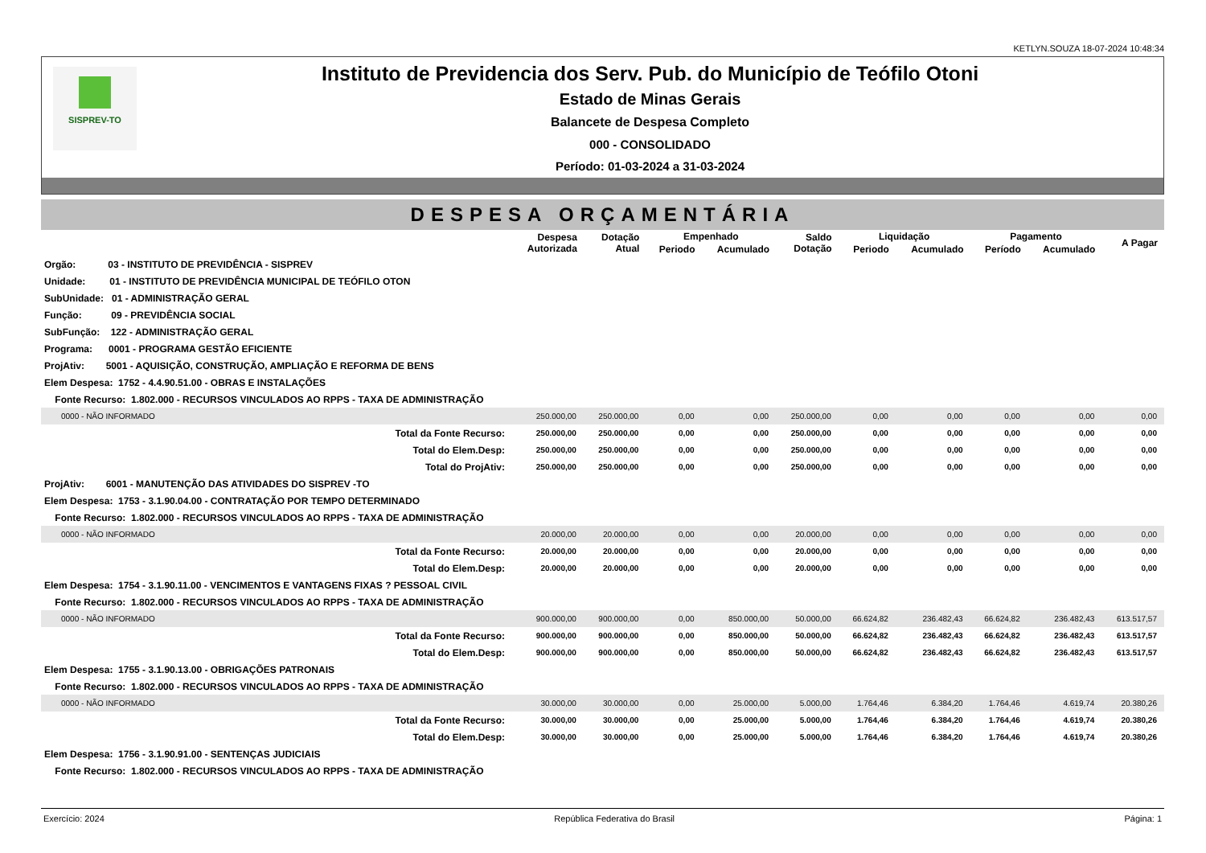KETLYN.SOUZA 18-07-2024 10:48:34
SISPREV-TO
Instituto de Previdencia dos Serv. Pub. do Município de Teófilo Otoni
Estado de Minas Gerais
Balancete de Despesa Completo
000 - CONSOLIDADO
Período: 01-03-2024 a 31-03-2024
DESPESA ORÇAMENTÁRIA
| | Despesa Autorizada | Dotação Atual | Empenhado | | Saldo Dotação | Liquidação | | Pagamento | | A Pagar |
| --- | --- | --- | --- | --- | --- | --- | --- | --- | --- | --- |
| | | | Periodo | Acumulado | | Periodo | Acumulado | Período | Acumulado | |
| Orgão: 03 - INSTITUTO DE PREVIDÊNCIA - SISPREV | | | | | | | | | | |
| Unidade: 01 - INSTITUTO DE PREVIDÊNCIA MUNICIPAL DE TEÓFILO OTON | | | | | | | | | | |
| SubUnidade: 01 - ADMINISTRAÇÃO GERAL | | | | | | | | | | |
| Função: 09 - PREVIDÊNCIA SOCIAL | | | | | | | | | | |
| SubFunção: 122 - ADMINISTRAÇÃO GERAL | | | | | | | | | | |
| Programa: 0001 - PROGRAMA GESTÃO EFICIENTE | | | | | | | | | | |
| ProjAtiv: 5001 - AQUISIÇÃO, CONSTRUÇÃO, AMPLIAÇÃO E REFORMA DE BENS | | | | | | | | | | |
| Elem Despesa: 1752 - 4.4.90.51.00 - OBRAS E INSTALAÇÕES | | | | | | | | | | |
| Fonte Recurso: 1.802.000 - RECURSOS VINCULADOS AO RPPS - TAXA DE ADMINISTRAÇÃO | | | | | | | | | | |
| 0000 - NÃO INFORMADO | 250.000,00 | 250.000,00 | 0,00 | 0,00 | 250.000,00 | 0,00 | 0,00 | 0,00 | 0,00 | 0,00 |
| Total da Fonte Recurso: | 250.000,00 | 250.000,00 | 0,00 | 0,00 | 250.000,00 | 0,00 | 0,00 | 0,00 | 0,00 | 0,00 |
| Total do Elem.Desp: | 250.000,00 | 250.000,00 | 0,00 | 0,00 | 250.000,00 | 0,00 | 0,00 | 0,00 | 0,00 | 0,00 |
| Total do ProjAtiv: | 250.000,00 | 250.000,00 | 0,00 | 0,00 | 250.000,00 | 0,00 | 0,00 | 0,00 | 0,00 | 0,00 |
| ProjAtiv: 6001 - MANUTENÇÃO DAS ATIVIDADES DO SISPREV -TO | | | | | | | | | | |
| Elem Despesa: 1753 - 3.1.90.04.00 - CONTRATAÇÃO POR TEMPO DETERMINADO | | | | | | | | | | |
| Fonte Recurso: 1.802.000 - RECURSOS VINCULADOS AO RPPS - TAXA DE ADMINISTRAÇÃO | | | | | | | | | | |
| 0000 - NÃO INFORMADO | 20.000,00 | 20.000,00 | 0,00 | 0,00 | 20.000,00 | 0,00 | 0,00 | 0,00 | 0,00 | 0,00 |
| Total da Fonte Recurso: | 20.000,00 | 20.000,00 | 0,00 | 0,00 | 20.000,00 | 0,00 | 0,00 | 0,00 | 0,00 | 0,00 |
| Total do Elem.Desp: | 20.000,00 | 20.000,00 | 0,00 | 0,00 | 20.000,00 | 0,00 | 0,00 | 0,00 | 0,00 | 0,00 |
| Elem Despesa: 1754 - 3.1.90.11.00 - VENCIMENTOS E VANTAGENS FIXAS ? PESSOAL CIVIL | | | | | | | | | | |
| Fonte Recurso: 1.802.000 - RECURSOS VINCULADOS AO RPPS - TAXA DE ADMINISTRAÇÃO | | | | | | | | | | |
| 0000 - NÃO INFORMADO | 900.000,00 | 900.000,00 | 0,00 | 850.000,00 | 50.000,00 | 66.624,82 | 236.482,43 | 66.624,82 | 236.482,43 | 613.517,57 |
| Total da Fonte Recurso: | 900.000,00 | 900.000,00 | 0,00 | 850.000,00 | 50.000,00 | 66.624,82 | 236.482,43 | 66.624,82 | 236.482,43 | 613.517,57 |
| Total do Elem.Desp: | 900.000,00 | 900.000,00 | 0,00 | 850.000,00 | 50.000,00 | 66.624,82 | 236.482,43 | 66.624,82 | 236.482,43 | 613.517,57 |
| Elem Despesa: 1755 - 3.1.90.13.00 - OBRIGAÇÕES PATRONAIS | | | | | | | | | | |
| Fonte Recurso: 1.802.000 - RECURSOS VINCULADOS AO RPPS - TAXA DE ADMINISTRAÇÃO | | | | | | | | | | |
| 0000 - NÃO INFORMADO | 30.000,00 | 30.000,00 | 0,00 | 25.000,00 | 5.000,00 | 1.764,46 | 6.384,20 | 1.764,46 | 4.619,74 | 20.380,26 |
| Total da Fonte Recurso: | 30.000,00 | 30.000,00 | 0,00 | 25.000,00 | 5.000,00 | 1.764,46 | 6.384,20 | 1.764,46 | 4.619,74 | 20.380,26 |
| Total do Elem.Desp: | 30.000,00 | 30.000,00 | 0,00 | 25.000,00 | 5.000,00 | 1.764,46 | 6.384,20 | 1.764,46 | 4.619,74 | 20.380,26 |
| Elem Despesa: 1756 - 3.1.90.91.00 - SENTENÇAS JUDICIAIS | | | | | | | | | | |
| Fonte Recurso: 1.802.000 - RECURSOS VINCULADOS AO RPPS - TAXA DE ADMINISTRAÇÃO | | | | | | | | | | |
Exercício: 2024 República Federativa do Brasil Página: 1